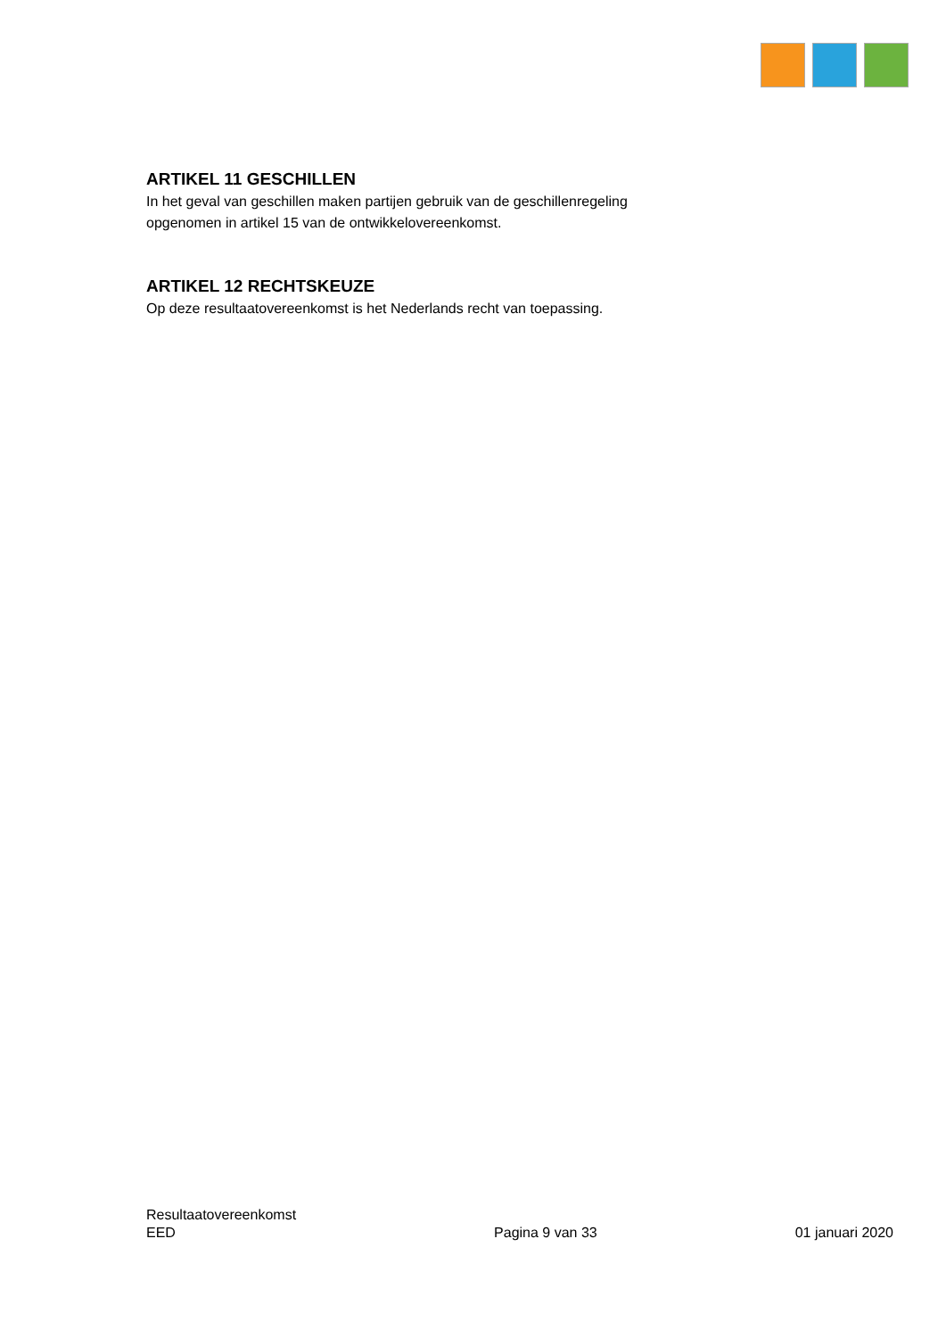ARTIKEL 11 GESCHILLEN
In het geval van geschillen maken partijen gebruik van de geschillenregeling opgenomen in artikel 15 van de ontwikkelovereenkomst.
ARTIKEL 12 RECHTSKEUZE
Op deze resultaatovereenkomst is het Nederlands recht van toepassing.
Resultaatovereenkomst
EED
Pagina 9 van 33
01 januari 2020